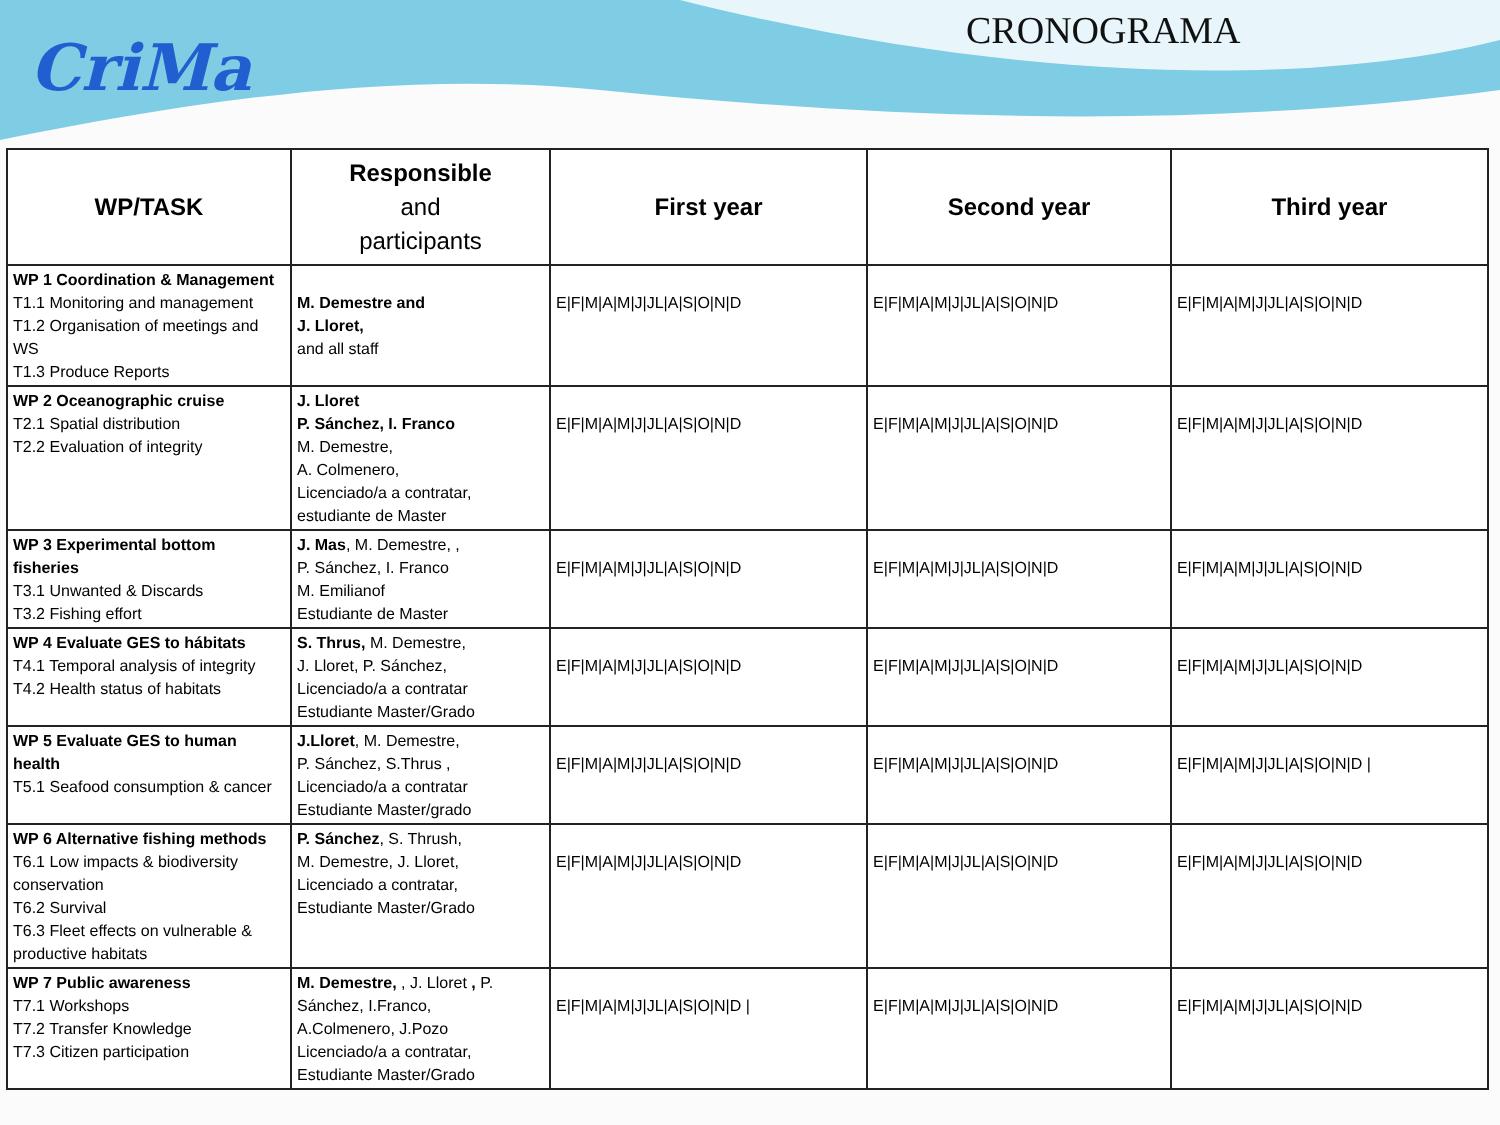CriMa CRONOGRAMA
| WP/TASK | Responsible and participants | First year | Second year | Third year |
| --- | --- | --- | --- | --- |
| WP 1 Coordination & Management T1.1 Monitoring and management T1.2 Organisation of meetings and WS T1.3 Produce Reports | M. Demestre and J. Lloret, and all staff | E/F/M/A/M/J/JL/A/S/O/N/D | E/F/M/A/M/J/JL/A/S/O/N/D | E/F/M/A/M/J/JL/A/S/O/N/D |
| WP 2 Oceanographic cruise T2.1 Spatial distribution T2.2 Evaluation of integrity | J. Lloret P. Sánchez, I. Franco M. Demestre, A. Colmenero, Licenciado/a a contratar, estudiante de Master | E/F/M/A/M/J/JL/A/S/O/N/D | E/F/M/A/M/J/JL/A/S/O/N/D | E/F/M/A/M/J/JL/A/S/O/N/D |
| WP 3 Experimental bottom fisheries T3.1 Unwanted & Discards T3.2 Fishing effort | J. Mas , M. Demestre, , P. Sánchez, I. Franco M. Emilianof Estudiante de Master | E/F/M/A/M/J/JL/A/S/O/N/D | E/F/M/A/M/J/JL/A/S/O/N/D | E/F/M/A/M/J/JL/A/S/O/N/D |
| WP 4 Evaluate GES to hábitats T4.1 Temporal analysis of integrity T4.2 Health status of habitats | S. Thrus, M. Demestre, J. Lloret, P. Sánchez, Licenciado/a a contratar Estudiante Master/Grado | E/F/M/A/M/J/JL/A/S/O/N/D | E/F/M/A/M/J/JL/A/S/O/N/D | E/F/M/A/M/J/JL/A/S/O/N/D |
| WP 5 Evaluate GES to human health T5.1 Seafood consumption & cancer | J.Lloret , M. Demestre, P. Sánchez, S.Thrus , Licenciado/a a contratar Estudiante Master/grado | E/F/M/A/M/J/JL/A/S/O/N/D | E/F/M/A/M/J/JL/A/S/O/N/D | E/F/M/A/M/J/JL/A/S/O/N/D / |
| WP 6 Alternative fishing methods T6.1 Low impacts & biodiversity conservation T6.2 Survival T6.3 Fleet effects on vulnerable & productive habitats | P. Sánchez , S. Thrush, M. Demestre, J. Lloret, Licenciado a contratar, Estudiante Master/Grado | E/F/M/A/M/J/JL/A/S/O/N/D | E/F/M/A/M/J/JL/A/S/O/N/D | E/F/M/A/M/J/JL/A/S/O/N/D |
| WP 7 Public awareness T7.1 Workshops T7.2 Transfer Knowledge T7.3 Citizen participation | M. Demestre, , J. Lloret , P. Sánchez, I.Franco, A.Colmenero, J.Pozo Licenciado/a a contratar, Estudiante Master/Grado | E/F/M/A/M/J/JL/A/S/O/N/D / | E/F/M/A/M/J/JL/A/S/O/N/D | E/F/M/A/M/J/JL/A/S/O/N/D |